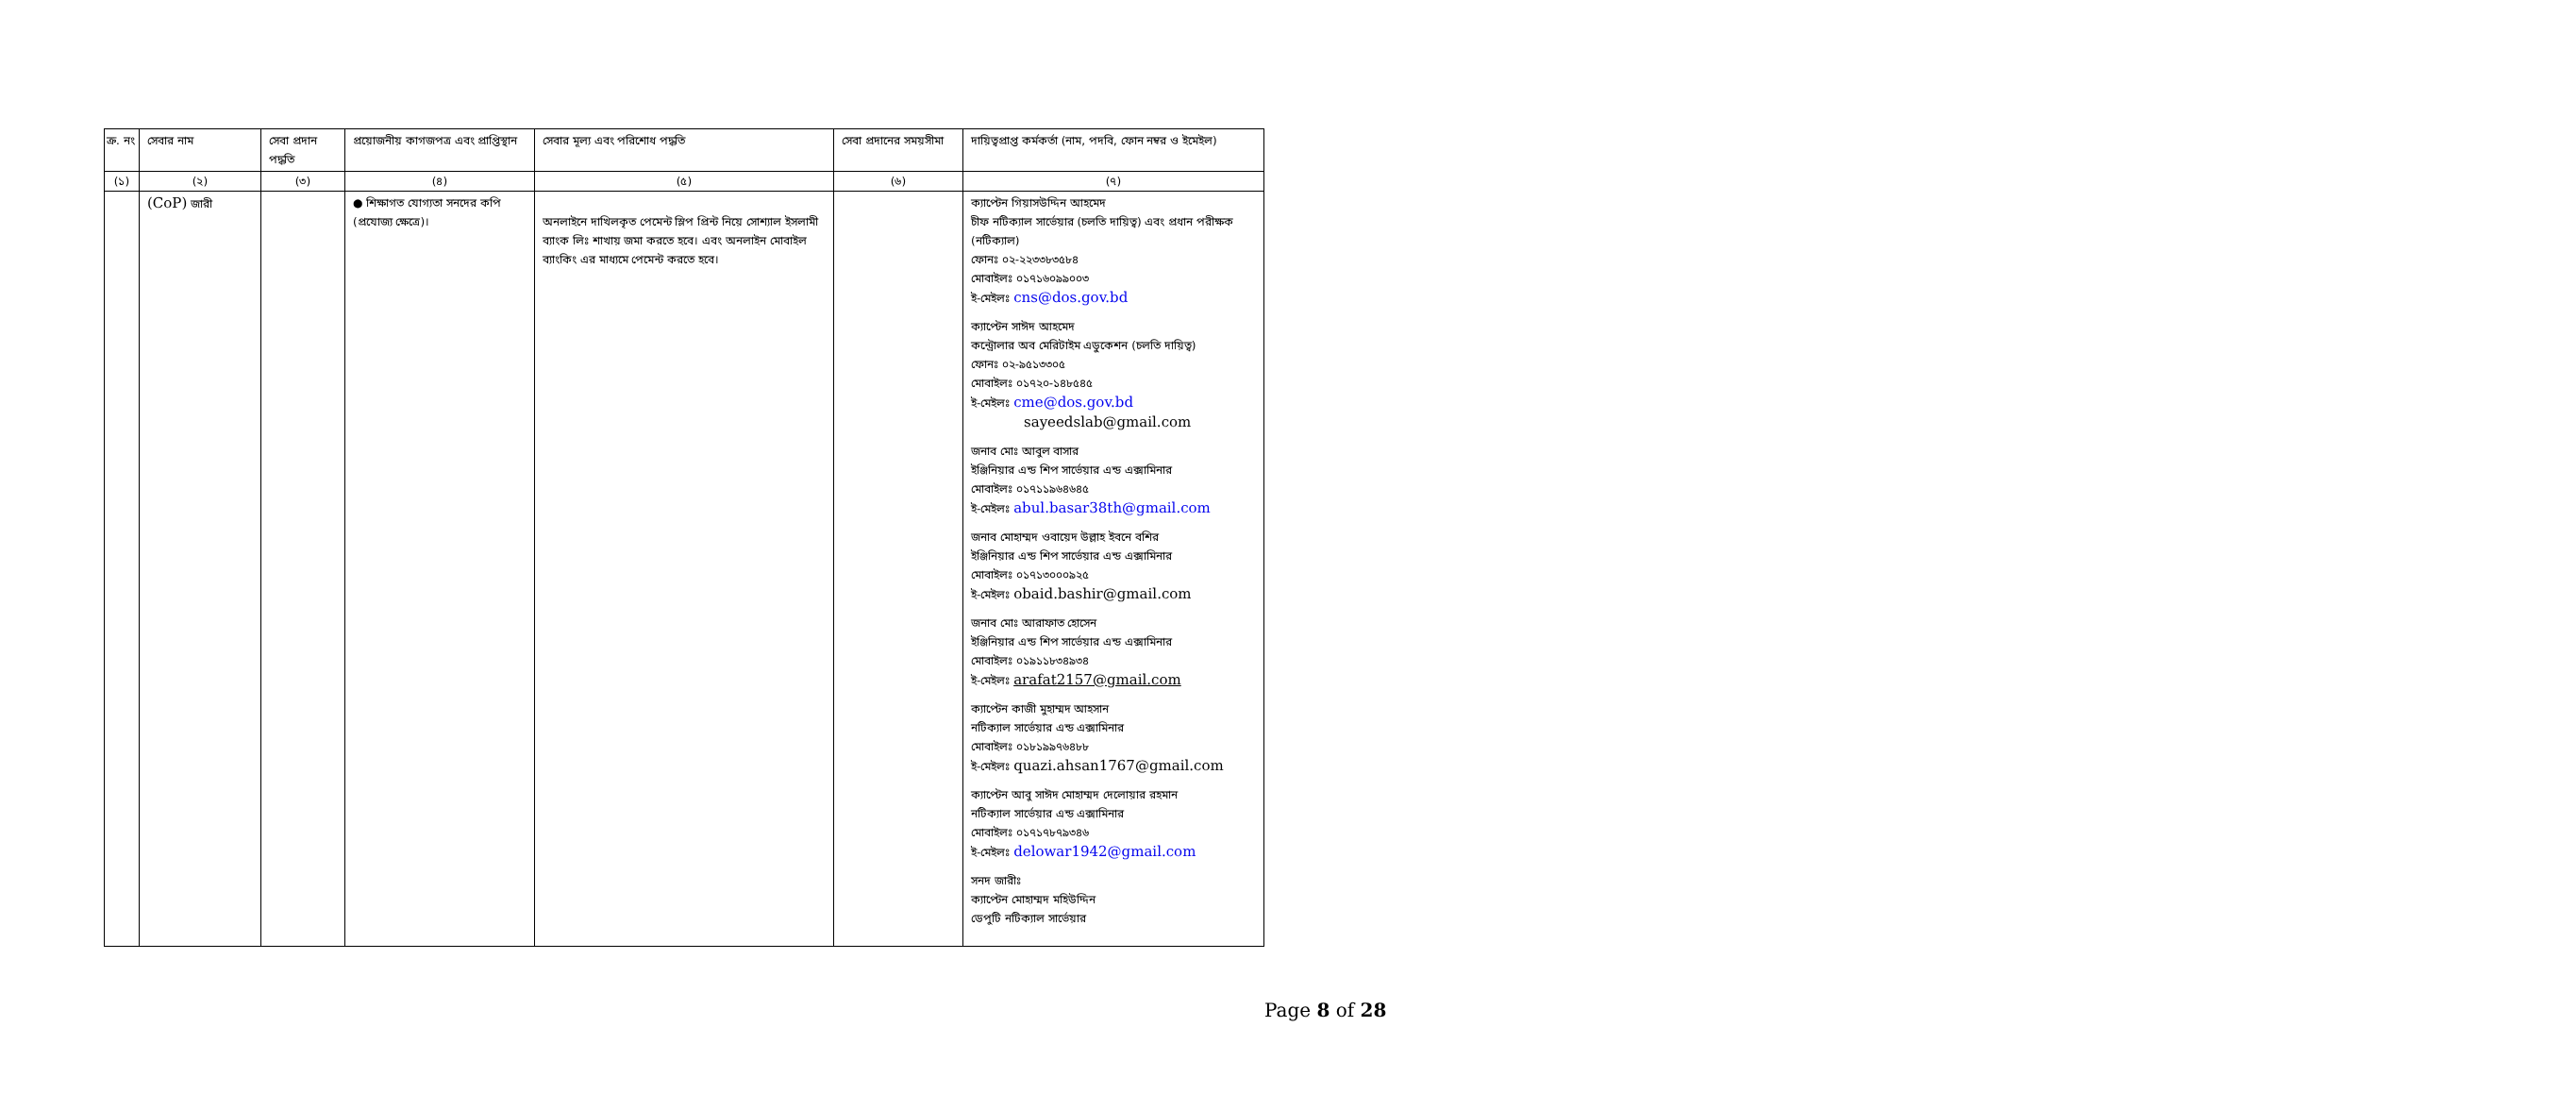| ক্র. নং | সেবার নাম | সেবা প্রদান পদ্ধতি | প্রয়োজনীয় কাগজপত্র এবং প্রাপ্তিস্থান | সেবার মূল্য এবং পরিশোধ পদ্ধতি | সেবা প্রদানের সময়সীমা | দায়িত্বপ্রাপ্ত কর্মকর্তা (নাম, পদবি, ফোন নম্বর ও ইমেইল) |
| --- | --- | --- | --- | --- | --- | --- |
| (১) | (২) | (৩) | (৪) | (৫) | (৬) | (৭) |
| | (CoP) জারী | | ● শিক্ষাগত যোগ্যতা সনদের কপি (প্রযোজ্য ক্ষেত্রে)। | অনলাইনে দাখিলকৃত পেমেন্ট স্লিপ প্রিন্ট নিয়ে সোশ্যাল ইসলামী ব্যাংক লিঃ শাখায় জমা করতে হবে। এবং অনলাইন মোবাইল ব্যাংকিং এর মাধ্যমে পেমেন্ট করতে হবে। | | ক্যাপ্টেন গিয়াসউদ্দিন আহমেদ চীফ নটিক্যাল সার্ভেয়ার (চলতি দায়িত্ব) এবং প্রধান পরীক্ষক (নটিক্যাল) ফোনঃ ০২-২২৩৩৮৩৫৮৪ মোবাইলঃ ০১৭১৬০৯৯০০৩ ই-মেইলঃ cns@dos.gov.bd ক্যাপ্টেন সাঈদ আহমেদ কন্ট্রোলার অব মেরিটাইম এডুকেশন (চলতি দায়িত্ব) ফোনঃ ০২-৯৫১৩৩০৫ মোবাইলঃ ০১৭২০-১৪৮৫৪৫ ই-মেইলঃ cme@dos.gov.bd sayeedslab@gmail.com জনাব মোঃ আবুল বাসার ইঞ্জিনিয়ার এন্ড শিপ সার্ভেয়ার এন্ড এক্সামিনার মোবাইলঃ ০১৭১১৯৬৪৬৪৫ ই-মেইলঃ abul.basar38th@gmail.com জনাব মোহাম্মদ ওবায়েদ উল্লাহ ইবনে বশির ইঞ্জিনিয়ার এন্ড শিপ সার্ভেয়ার এন্ড এক্সামিনার মোবাইলঃ ০১৭১৩০০০৯২৫ ই-মেইলঃ obaid.bashir@gmail.com জনাব মোঃ আরাফাত হোসেন ইঞ্জিনিয়ার এন্ড শিপ সার্ভেয়ার এন্ড এক্সামিনার মোবাইলঃ ০১৯১১৮৩৪৯৩৪ ই-মেইলঃ arafat2157@gmail.com ক্যাপ্টেন কাজী মুহাম্মদ আহসান নটিক্যাল সার্ভেয়ার এন্ড এক্সামিনার মোবাইলঃ ০১৮১৯৯৭৬৪৮৮ ই-মেইলঃ quazi.ahsan1767@gmail.com ক্যাপ্টেন আবু সাঈদ মোহাম্মদ দেলোয়ার রহমান নটিক্যাল সার্ভেয়ার এন্ড এক্সামিনার মোবাইলঃ ০১৭১৭৮৭৯৩৪৬ ই-মেইলঃ delowar1942@gmail.com সনদ জারীঃ ক্যাপ্টেন মোহাম্মদ মহিউদ্দিন ডেপুটি নটিক্যাল সার্ভেয়ার |
Page 8 of 28